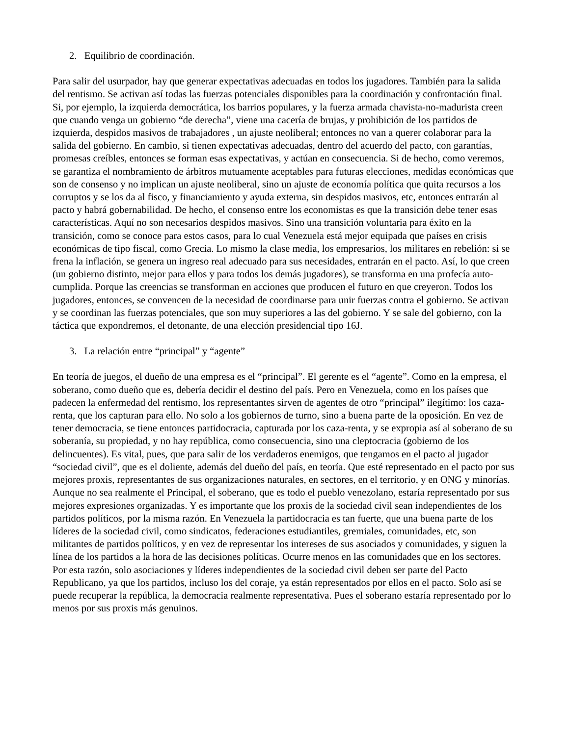2. Equilibrio de coordinación.
Para salir del usurpador, hay que generar expectativas adecuadas en todos los jugadores. También para la salida del rentismo. Se activan así todas las fuerzas potenciales disponibles para la coordinación y confrontación final. Si, por ejemplo, la izquierda democrática, los barrios populares, y la fuerza armada chavista-no-madurista creen que cuando venga un gobierno “de derecha”, viene una cacería de brujas, y prohibición de los partidos de izquierda, despidos masivos de trabajadores , un ajuste neoliberal; entonces no van a querer colaborar para la salida del gobierno. En cambio, si tienen expectativas adecuadas, dentro del acuerdo del pacto, con garantías, promesas creíbles, entonces se forman esas expectativas, y actúan en consecuencia. Si de hecho, como veremos, se garantiza el nombramiento de árbitros mutuamente aceptables para futuras elecciones, medidas económicas que son de consenso y no implican un ajuste neoliberal, sino un ajuste de economía política que quita recursos a los corruptos y se los da al fisco, y financiamiento y ayuda externa, sin despidos masivos, etc, entonces entrarán al pacto y habrá gobernabilidad. De hecho, el consenso entre los economistas es que la transición debe tener esas características. Aquí no son necesarios despidos masivos. Sino una transición voluntaria para éxito en la transición, como se conoce para estos casos, para lo cual Venezuela está mejor equipada que países en crisis económicas de tipo fiscal, como Grecia. Lo mismo la clase media, los empresarios, los militares en rebelión: si se frena la inflación, se genera un ingreso real adecuado para sus necesidades, entrarán en el pacto. Así, lo que creen (un gobierno distinto, mejor para ellos y para todos los demás jugadores), se transforma en una profecía auto-cumplida. Porque las creencias se transforman en acciones que producen el futuro en que creyeron. Todos los jugadores, entonces, se convencen de la necesidad de coordinarse para unir fuerzas contra el gobierno. Se activan y se coordinan las fuerzas potenciales, que son muy superiores a las del gobierno. Y se sale del gobierno, con la táctica que expondremos, el detonante, de una elección presidencial tipo 16J.
3. La relación entre “principal” y “agente”
En teoría de juegos, el dueño de una empresa es el “principal”. El gerente es el “agente”. Como en la empresa, el soberano, como dueño que es, debería decidir el destino del país. Pero en Venezuela, como en los países que padecen la enfermedad del rentismo, los representantes sirven de agentes de otro “principal” ilegítimo: los caza-renta, que los capturan para ello. No solo a los gobiernos de turno, sino a buena parte de la oposición. En vez de tener democracia, se tiene entonces partidocracia, capturada por los caza-renta, y se expropia así al soberano de su soberanía, su propiedad, y no hay república, como consecuencia, sino una cleptocracia (gobierno de los delincuentes). Es vital, pues, que para salir de los verdaderos enemigos, que tengamos en el pacto al jugador “sociedad civil”, que es el doliente, además del dueño del país, en teoría. Que esté representado en el pacto por sus mejores proxis, representantes de sus organizaciones naturales, en sectores, en el territorio, y en ONG y minorías. Aunque no sea realmente el Principal, el soberano, que es todo el pueblo venezolano, estaría representado por sus mejores expresiones organizadas. Y es importante que los proxis de la sociedad civil sean independientes de los partidos políticos, por la misma razón. En Venezuela la partidocracia es tan fuerte, que una buena parte de los líderes de la sociedad civil, como sindicatos, federaciones estudiantiles, gremiales, comunidades, etc, son militantes de partidos políticos, y en vez de representar los intereses de sus asociados y comunidades, y siguen la línea de los partidos a la hora de las decisiones políticas. Ocurre menos en las comunidades que en los sectores. Por esta razón, solo asociaciones y líderes independientes de la sociedad civil deben ser parte del Pacto Republicano, ya que los partidos, incluso los del coraje, ya están representados por ellos en el pacto. Solo así se puede recuperar la república, la democracia realmente representativa. Pues el soberano estaría representado por lo menos por sus proxis más genuinos.